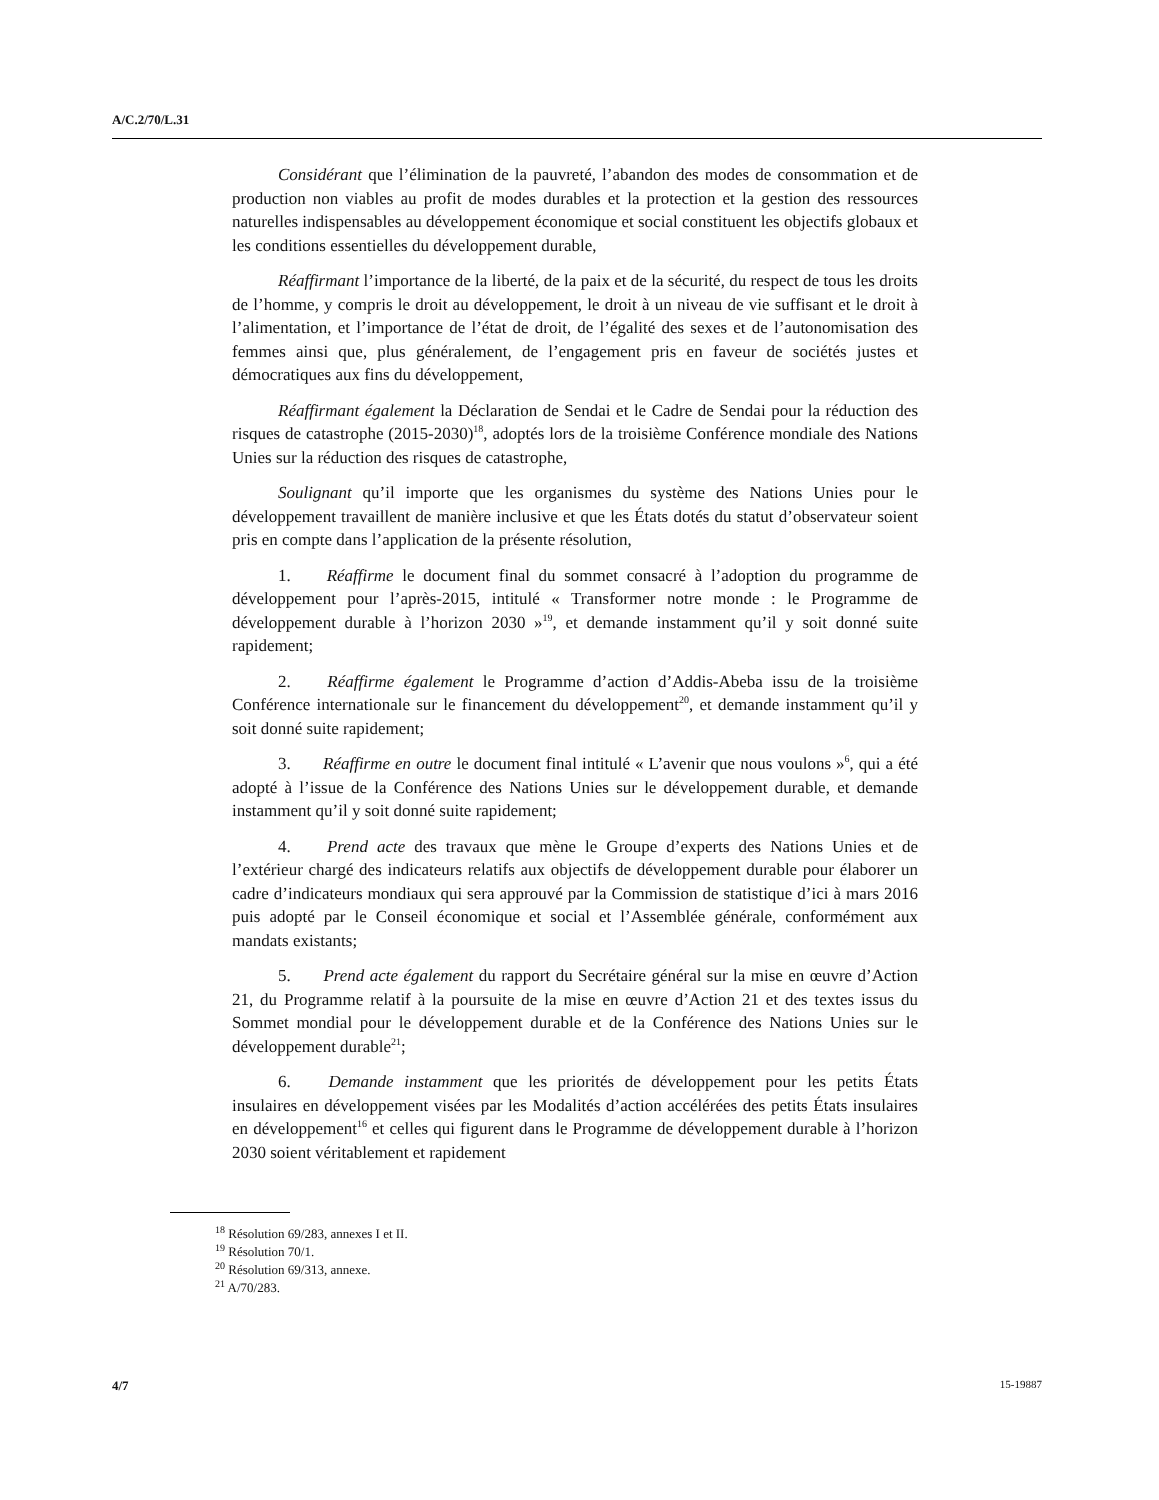A/C.2/70/L.31
Considérant que l’élimination de la pauvreté, l’abandon des modes de consommation et de production non viables au profit de modes durables et la protection et la gestion des ressources naturelles indispensables au développement économique et social constituent les objectifs globaux et les conditions essentielles du développement durable,
Réaffirmant l’importance de la liberté, de la paix et de la sécurité, du respect de tous les droits de l’homme, y compris le droit au développement, le droit à un niveau de vie suffisant et le droit à l’alimentation, et l’importance de l’état de droit, de l’égalité des sexes et de l’autonomisation des femmes ainsi que, plus généralement, de l’engagement pris en faveur de sociétés justes et démocratiques aux fins du développement,
Réaffirmant également la Déclaration de Sendai et le Cadre de Sendai pour la réduction des risques de catastrophe (2015-2030)<sup>18</sup>, adoptés lors de la troisième Conférence mondiale des Nations Unies sur la réduction des risques de catastrophe,
Soulignant qu’il importe que les organismes du système des Nations Unies pour le développement travaillent de manière inclusive et que les États dotés du statut d’observateur soient pris en compte dans l’application de la présente résolution,
1. Réaffirme le document final du sommet consacré à l’adoption du programme de développement pour l’après-2015, intitulé « Transformer notre monde : le Programme de développement durable à l’horizon 2030 »<sup>19</sup>, et demande instamment qu’il y soit donné suite rapidement;
2. Réaffirme également le Programme d’action d’Addis-Abeba issu de la troisième Conférence internationale sur le financement du développement<sup>20</sup>, et demande instamment qu’il y soit donné suite rapidement;
3. Réaffirme en outre le document final intitulé « L’avenir que nous voulons »<sup>6</sup>, qui a été adopté à l’issue de la Conférence des Nations Unies sur le développement durable, et demande instamment qu’il y soit donné suite rapidement;
4. Prend acte des travaux que mène le Groupe d’experts des Nations Unies et de l’extérieur chargé des indicateurs relatifs aux objectifs de développement durable pour élaborer un cadre d’indicateurs mondiaux qui sera approuvé par la Commission de statistique d’ici à mars 2016 puis adopté par le Conseil économique et social et l’Assemblée générale, conformément aux mandats existants;
5. Prend acte également du rapport du Secrétaire général sur la mise en œuvre d’Action 21, du Programme relatif à la poursuite de la mise en œuvre d’Action 21 et des textes issus du Sommet mondial pour le développement durable et de la Conférence des Nations Unies sur le développement durable<sup>21</sup>;
6. Demande instamment que les priorités de développement pour les petits États insulaires en développement visées par les Modalités d’action accélérées des petits États insulaires en développement<sup>16</sup> et celles qui figurent dans le Programme de développement durable à l’horizon 2030 soient véritablement et rapidement
<sup>18</sup> Résolution 69/283, annexes I et II.
<sup>19</sup> Résolution 70/1.
<sup>20</sup> Résolution 69/313, annexe.
<sup>21</sup> A/70/283.
4/7 15-19887